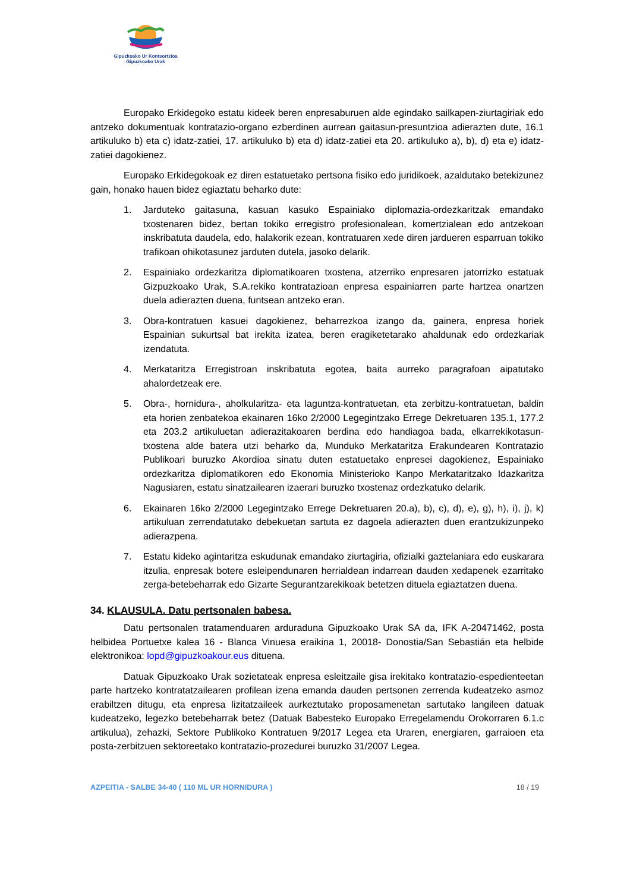Gipuzkoako Ur Kontsortzioa
Gipuzkoako Urak
Europako Erkidegoko estatu kideek beren enpresaburuen alde egindako sailkapen-ziurtagiriak edo antzeko dokumentuak kontratazio-organo ezberdinen aurrean gaitasun-presuntzioa adierazten dute, 16.1 artikuluko b) eta c) idatz-zatiei, 17. artikuluko b) eta d) idatz-zatiei eta 20. artikuluko a), b), d) eta e) idatz-zatiei dagokienez.
Europako Erkidegokoak ez diren estatuetako pertsona fisiko edo juridikoek, azaldutako betekizunez gain, honako hauen bidez egiaztatu beharko dute:
1. Jarduteko gaitasuna, kasuan kasuko Espainiako diplomazia-ordezkaritzak emandako txostenaren bidez, bertan tokiko erregistro profesionalean, komertzialean edo antzekoan inskribatuta daudela, edo, halakorik ezean, kontratuaren xede diren jardueren esparruan tokiko trafikoan ohikotasunez jarduten dutela, jasoko delarik.
2. Espainiako ordezkaritza diplomatikoaren txostena, atzerriko enpresaren jatorrizko estatuak Gizpuzkoako Urak, S.A.rekiko kontratazioan enpresa espainiarren parte hartzea onartzen duela adierazten duena, funtsean antzeko eran.
3. Obra-kontratuen kasuei dagokienez, beharrezkoa izango da, gainera, enpresa horiek Espainian sukurtsal bat irekita izatea, beren eragiketetarako ahaldunak edo ordezkariak izendatuta.
4. Merkataritza Erregistroan inskribatuta egotea, baita aurreko paragrafoan aipatutako ahalordetzeak ere.
5. Obra-, hornidura-, aholkularitza- eta laguntza-kontratuetan, eta zerbitzu-kontratuetan, baldin eta horien zenbatekoa ekainaren 16ko 2/2000 Legegintzako Errege Dekretuaren 135.1, 177.2 eta 203.2 artikuluetan adierazitakoaren berdina edo handiagoa bada, elkarrekikotasun-txostena alde batera utzi beharko da, Munduko Merkataritza Erakundearen Kontratazio Publikoari buruzko Akordioa sinatu duten estatuetako enpresei dagokienez, Espainiako ordezkaritza diplomatikoren edo Ekonomia Ministerioko Kanpo Merkataritzako Idazkaritza Nagusiaren, estatu sinatzailearen izaerari buruzko txostenaz ordezkatuko delarik.
6. Ekainaren 16ko 2/2000 Legegintzako Errege Dekretuaren 20.a), b), c), d), e), g), h), i), j), k) artikuluan zerrendatutako debekuetan sartuta ez dagoela adierazten duen erantzukizunpeko adierazpena.
7. Estatu kideko agintaritza eskudunak emandako ziurtagiria, ofizialki gaztelaniara edo euskarara itzulia, enpresak botere esleipendunaren herrialdean indarrean dauden xedapenek ezarritako zerga-betebeharrak edo Gizarte Segurantzarekikoak betetzen dituela egiaztatzen duena.
34. KLAUSULA. Datu pertsonalen babesa.
Datu pertsonalen tratamenduaren arduraduna Gipuzkoako Urak SA da, IFK A-20471462, posta helbidea Portuetxe kalea 16 - Blanca Vinuesa eraikina 1, 20018- Donostia/San Sebastián eta helbide elektronikoa: lopd@gipuzkoakour.eus dituena.
Datuak Gipuzkoako Urak sozietateak enpresa esleitzaile gisa irekitako kontratazio-espedienteetan parte hartzeko kontratatzailearen profilean izena emanda dauden pertsonen zerrenda kudeatzeko asmoz erabiltzen ditugu, eta enpresa lizitatzaileek aurkeztutako proposamenetan sartutako langileen datuak kudeatzeko, legezko betebeharrak betez (Datuak Babesteko Europako Erregelamendu Orokorraren 6.1.c artikulua), zehazki, Sektore Publikoko Kontratuen 9/2017 Legea eta Uraren, energiaren, garraioen eta posta-zerbitzuen sektoreetako kontratazio-prozedurei buruzko 31/2007 Legea.
AZPEITIA - SALBE 34-40 ( 110 ML UR HORNIDURA ) 18 / 19